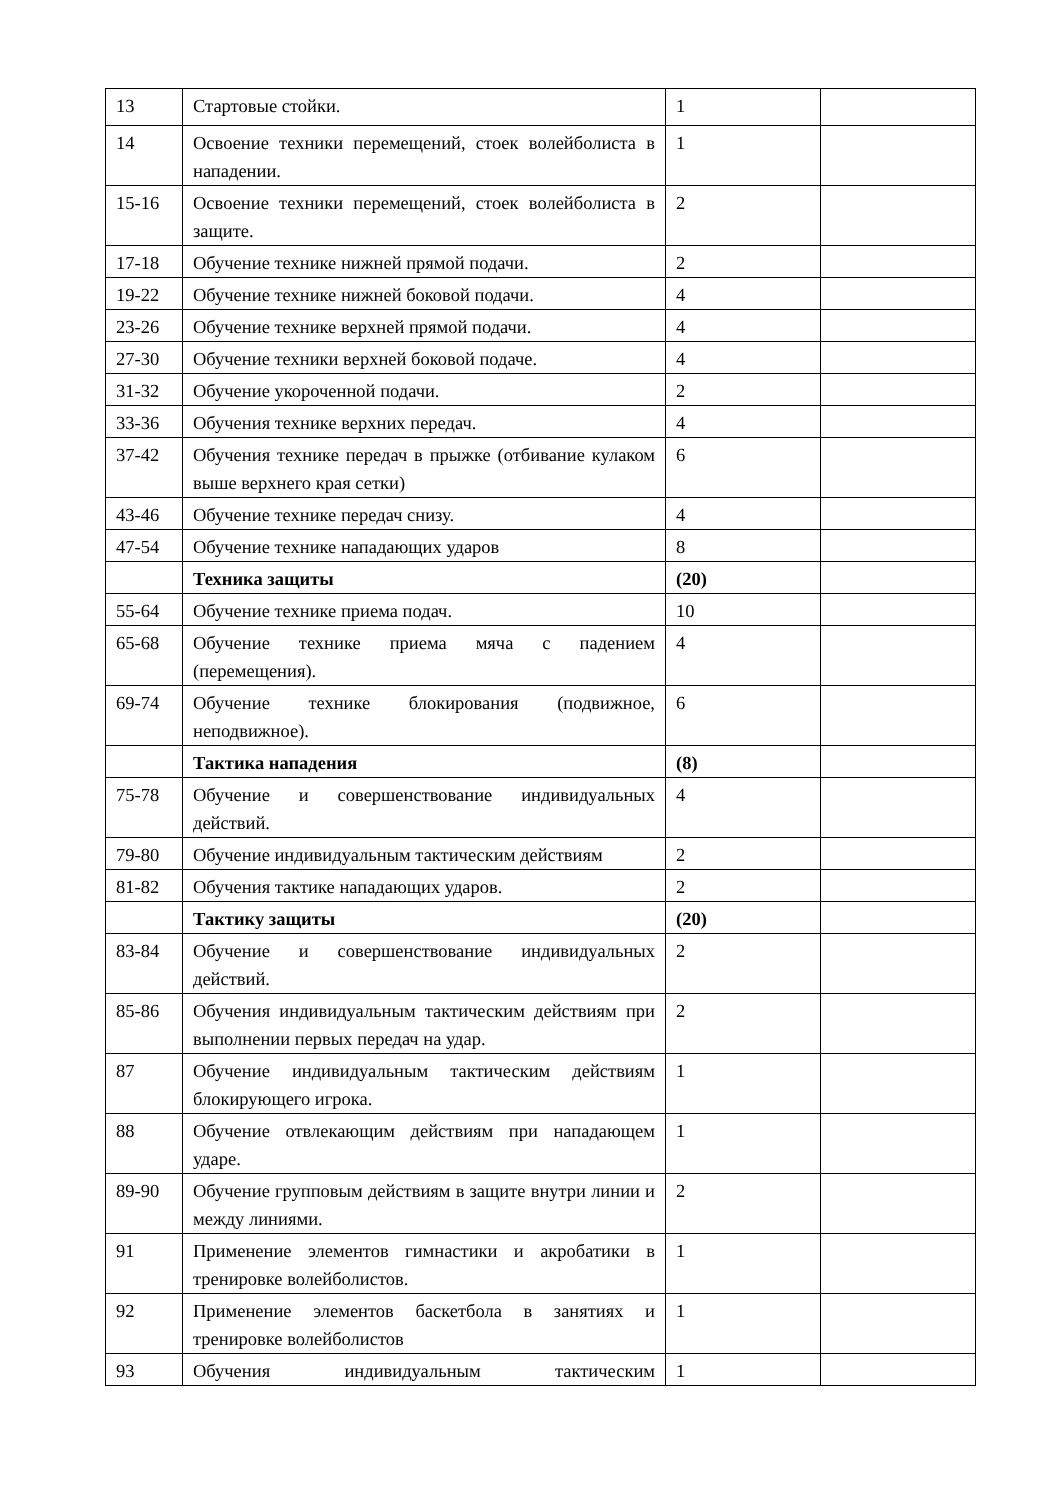| 13 | Стартовые стойки. | 1 | |
| 14 | Освоение техники перемещений, стоек волейболиста в нападении. | 1 | |
| 15-16 | Освоение техники перемещений, стоек волейболиста в защите. | 2 | |
| 17-18 | Обучение технике нижней прямой подачи. | 2 | |
| 19-22 | Обучение технике нижней боковой подачи. | 4 | |
| 23-26 | Обучение технике верхней прямой подачи. | 4 | |
| 27-30 | Обучение техники верхней боковой подаче. | 4 | |
| 31-32 | Обучение укороченной подачи. | 2 | |
| 33-36 | Обучения технике верхних передач. | 4 | |
| 37-42 | Обучения технике передач в прыжке (отбивание кулаком выше верхнего края сетки) | 6 | |
| 43-46 | Обучение технике передач снизу. | 4 | |
| 47-54 | Обучение технике нападающих ударов | 8 | |
| | Техника защиты | (20) | |
| 55-64 | Обучение технике приема подач. | 10 | |
| 65-68 | Обучение технике приема мяча с падением (перемещения). | 4 | |
| 69-74 | Обучение технике блокирования (подвижное, неподвижное). | 6 | |
| | Тактика нападения | (8) | |
| 75-78 | Обучение и совершенствование индивидуальных действий. | 4 | |
| 79-80 | Обучение индивидуальным тактическим действиям | 2 | |
| 81-82 | Обучения тактике нападающих ударов. | 2 | |
| | Тактику защиты | (20) | |
| 83-84 | Обучение и совершенствование индивидуальных действий. | 2 | |
| 85-86 | Обучения индивидуальным тактическим действиям при выполнении первых передач на удар. | 2 | |
| 87 | Обучение индивидуальным тактическим действиям блокирующего игрока. | 1 | |
| 88 | Обучение отвлекающим действиям при нападающем ударе. | 1 | |
| 89-90 | Обучение групповым действиям в защите внутри линии и между линиями. | 2 | |
| 91 | Применение элементов гимнастики и акробатики в тренировке волейболистов. | 1 | |
| 92 | Применение элементов баскетбола в занятиях и тренировке волейболистов | 1 | |
| 93 | Обучения индивидуальным тактическим | 1 | |